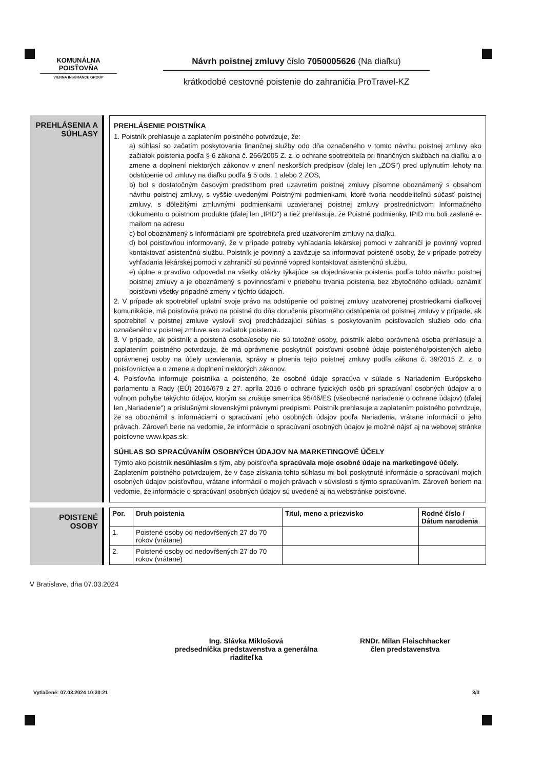KOMUNÁLNA
POISŤOVŇA
VIENNA INSURANCE GROUP
Návrh poistnej zmluvy číslo 7050005626 (Na diaľku)
krátkodobé cestovné poistenie do zahraničia ProTravel-KZ
PREHLÁSENIA A SÚHLASY
PREHLÁSENIE POISTNÍKA
1. Poistník prehlasuje a zaplatením poistného potvrdzuje, že:
a) súhlasí so začatím poskytovania finančnej služby odo dňa označeného v tomto návrhu poistnej zmluvy ako začiatok poistenia podľa § 6 zákona č. 266/2005 Z. z. o ochrane spotrebiteľa pri finančných službách na diaľku a o zmene a doplnení niektorých zákonov v znení neskorších predpisov (ďalej len „ZOS") pred uplynutím lehoty na odstúpenie od zmluvy na diaľku podľa § 5 ods. 1 alebo 2 ZOS,
b) bol s dostatočným časovým predstihom pred uzavretím poistnej zmluvy písomne oboznámený s obsahom návrhu poistnej zmluvy, s vyššie uvedenými Poistnými podmienkami, ktoré tvoria neoddeliteľnú súčasť poistnej zmluvy, s dôležitými zmluvnými podmienkami uzavieranej poistnej zmluvy prostredníctvom Informačného dokumentu o poistnom produkte (ďalej len „IPID") a tiež prehlasuje, že Poistné podmienky, IPID mu boli zaslané e-mailom na adresu
c) bol oboznámený s Informáciami pre spotrebiteľa pred uzatvorením zmluvy na diaľku,
d) bol poisťovňou informovaný, že v prípade potreby vyhľadania lekárskej pomoci v zahraničí je povinný vopred kontaktovať asistenčnú službu. Poistník je povinný a zaväzuje sa informovať poistené osoby, že v prípade potreby vyhľadania lekárskej pomoci v zahraničí sú povinné vopred kontaktovať asistenčnú službu,
e) úplne a pravdivo odpovedal na všetky otázky týkajúce sa dojednávania poistenia podľa tohto návrhu poistnej poistnej zmluvy a je oboznámený s povinnosťami v priebehu trvania poistenia bez zbytočného odkladu oznámiť poisťovni všetky prípadné zmeny v týchto údajoch.
2. V prípade ak spotrebiteľ uplatní svoje právo na odstúpenie od poistnej zmluvy uzatvorenej prostriedkami diaľkovej komunikácie, má poisťovňa právo na poistné do dňa doručenia písomného odstúpenia od poistnej zmluvy v prípade, ak spotrebiteľ v poistnej zmluve vyslovil svoj predchádzajúci súhlas s poskytovaním poisťovacích služieb odo dňa označeného v poistnej zmluve ako začiatok poistenia..
3. V prípade, ak poistník a poistená osoba/osoby nie sú totožné osoby, poistník alebo oprávnená osoba prehlasuje a zaplatením poistného potvrdzuje, že má oprávnenie poskytnúť poisťovni osobné údaje poisteného/poistených alebo oprávnenej osoby na účely uzavierania, správy a plnenia tejto poistnej zmluvy podľa zákona č. 39/2015 Z. z. o poisťovníctve a o zmene a doplnení niektorých zákonov.
4. Poisťovňa informuje poistníka a poisteného, že osobné údaje spracúva v súlade s Nariadením Európskeho parlamentu a Rady (EÚ) 2016/679 z 27. apríla 2016 o ochrane fyzických osôb pri spracúvaní osobných údajov a o voľnom pohybe takýchto údajov, ktorým sa zrušuje smernica 95/46/ES (všeobecné nariadenie o ochrane údajov) (ďalej len „Nariadenie") a príslušnými slovenskými právnymi predpismi. Poistník prehlasuje a zaplatením poistného potvrdzuje, že sa oboznámil s informáciami o spracúvaní jeho osobných údajov podľa Nariadenia, vrátane informácií o jeho právach. Zároveň berie na vedomie, že informácie o spracúvaní osobných údajov je možné nájsť aj na webovej stránke poisťovne www.kpas.sk.
SÚHLAS SO SPRACÚVANÍM OSOBNÝCH ÚDAJOV NA MARKETINGOVÉ ÚČELY
Týmto ako poistník nesúhlasím s tým, aby poisťovňa spracúvala moje osobné údaje na marketingové účely.
Zaplatením poistného potvrdzujem, že v čase získania tohto súhlasu mi boli poskytnuté informácie o spracúvaní mojich osobných údajov poisťovňou, vrátane informácií o mojich právach v súvislosti s týmto spracúvaním. Zároveň beriem na vedomie, že informácie o spracúvaní osobných údajov sú uvedené aj na webstránke poisťovne.
POISTENÉ OSOBY
| Por. | Druh poistenia | Titul, meno a priezvisko | Rodné číslo / Dátum narodenia |
| --- | --- | --- | --- |
| 1. | Poistené osoby od nedovŕšených 27 do 70 rokov (vrátane) | | |
| 2. | Poistené osoby od nedovŕšených 27 do 70 rokov (vrátane) | | |
V Bratislave, dňa 07.03.2024
Ing. Slávka Miklošová
predsedníčka predstavenstva a generálna riaditeľka
RNDr. Milan Fleischhacker
člen predstavenstva
Vytlačené: 07.03.2024 10:30:21 3/3